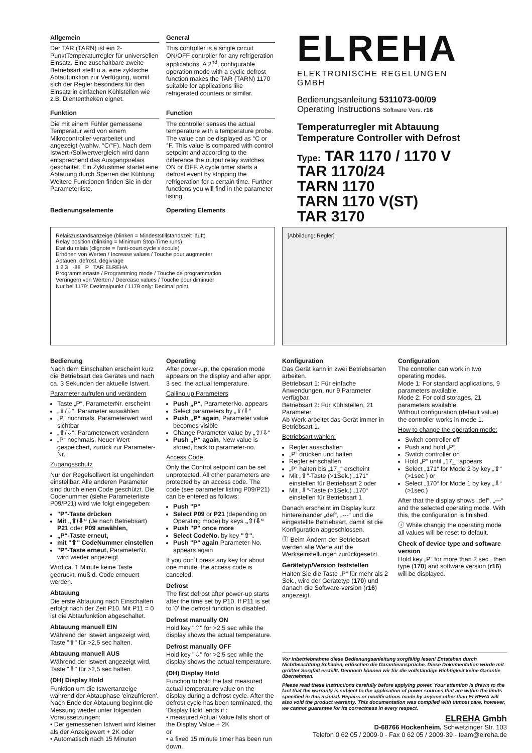Allgemein
Der TAR (TARN) ist ein 2-PunktTemperaturregler für universellen Einsatz. Eine zuschaltbare zweite Betriebsart stellt u.a. eine zyklische Abtaufunktion zur Verfügung, womit sich der Regler besonders für den Einsatz in einfachen Kühlstellen wie z.B. Diententheken eignet.
General
This controller is a single circuit ON/OFF controller for any refrigeration applications. A 2<sup>nd</sup>, configurable operation mode with a cyclic defrost function makes the TAR (TARN) 1170 suitable for applications like refrigerated counters or similar.
Funktion
Die mit einem Fühler gemessene Temperatur wird von einem Mikrocontroller verarbeitet und angezeigt (wahlw. °C/°F). Nach dem Istwert-/Sollwertvergleich wird dann entsprechend das Ausgangsrelais geschaltet. Ein Zyklustimer startet eine Abtauung durch Sperren der Kühlung. Weitere Funktionen finden Sie in der Parameterliste.
Function
The controller senses the actual temperature with a temperature probe. The value can be displayed as °C or °F. This value is compared with control setpoint and according to the difference the output relay switches ON or OFF. A cycle timer starts a defrost event by stopping the refrigeration for a certain time. Further functions you will find in the parameter listing.
Bedienungselemente Operating Elements
ELREHA
ELEKTRONISCHE REGELUNGEN GMBH
Bedienungsanleitung 5311073-00/09
Operating Instructions Software Vers. r16
Temperaturregler mit Abtauung
Temperature Controller with Defrost
Type: TAR 1170 / 1170 V
TAR 1170/24
TARN 1170
TARN 1170 V(ST)
TAR 3170
Relaiszustandsanzeige (blinken = Mindeststillstandszeit läuft)
Relay position (blinking = Minimum Stop-Time runs)
Etat du relais (clignote = l'anti-court cycle s'écoule)
Erhöhen von Werten / Increase values / Touche pour augmenter
Abtauen, defrost, dégivrage
1 2 3 -88 P TAR ELREHA
Programmiertaste / Programming mode / Touche de programmation
Verringern von Werten / Decrease values / Touche pour diminuer
Nur bei 1179: Dezimalpunkt / 1179 only: Decimal point
[Abbildung: Regler]
Bedienung
Nach dem Einschalten erscheint kurz die Betriebsart des Gerätes und nach ca. 3 Sekunden der aktuelle Istwert.
Parameter aufrufen und verändern
Taste „P“, ParameterNr. erscheint
„⇧/⇩“, Parameter auswählen
„P“ nochmals, Parameterwert wird sichtbar
„⇧/⇩“, Parameterwert verändern
„P“ nochmals, Neuer Wert gespeichert, zurück zur Parameter-Nr.
Zugangsschutz
Nur der Regelsollwert ist ungehindert einstellbar. Alle anderen Parameter sind durch einen Code geschützt. Die Codenummer (siehe Parameterliste P09/P21) wird wie folgt eingegeben:
"P"-Taste drücken
Mit „⇧/⇩“ (Je nach Betriebsart) P21 oder P09 anwählen,
„P“-Taste erneut,
mit "⇧" CodeNummer einstellen
"P"-Taste erneut, ParameterNr. wird wieder angezeigt
Wird ca. 1 Minute keine Taste gedrückt, muß d. Code erneuert werden.
Abtauung
Die erste Abtauung nach Einschalten erfolgt nach der Zeit P10. Mit P11 = 0 ist die Abtaufunktion abgeschaltet.
Abtauung manuell EIN
Während der Istwert angezeigt wird, Taste "⇧" für >2,5 sec halten.
Abtauung manuell AUS
Während der Istwert angezeigt wird, Taste "⇩" für >2,5 sec halten.
(DH) Display Hold
Funktion um die Istwertanzeige während der Abtauphase 'einzufrieren'. Nach Ende der Abtauung beginnt die Messung wieder unter folgenden Voraussetzungen:
• Der gemessenen Istwert wird kleiner als der Anzeigewert + 2K oder
• Automatisch nach 15 Minuten
Operating
After power-up, the operation mode appears on the display and after appr. 3 sec. the actual temperature.
Calling up Parameters
Push „P“, ParameterNo. appears
Select parameters by „⇧/⇩“
Push „P“ again, Parameter value becomes visible
Change Parameter value by „⇧/⇩“
Push „P“ again, New value is stored, back to parameter-no.
Access Code
Only the Control setpoint can be set unprotected. All other parameters are protected by an access code. The code (see parameter listing P09/P21) can be entered as follows:
Push "P"
Select P09 or P21 (depending on Operating mode) by keys „⇧/⇩“
Push "P" once more
Select CodeNo. by key "⇧".
Push "P" again Parameter-No. appears again
If you don´t press any key for about one minute, the access code is canceled.
Defrost
The first defrost after power-up starts after the time set by P10. If P11 is set to '0' the defrost function is disabled.
Defrost manually ON
Hold key "⇧" for >2,5 sec while the display shows the actual temperature.
Defrost manually OFF
Hold key "⇩" for >2,5 sec while the display shows the actual temperature.
(DH) Display Hold
Function to hold the last measured actual temperature value on the display during a defrost cycle. After the defrost cycle has been terminated, the 'Display Hold' ends if :
• measured Actual Value falls short of the Display Value + 2K
or
• a fixed 15 minute timer has been run down.
Konfiguration
Das Gerät kann in zwei Betriebsarten arbeiten.
Betriebsart 1: Für einfache Anwendungen, nur 9 Parameter verfügbar.
Betriebsart 2: Für Kühlstellen, 21 Parameter.
Ab Werk arbeitet das Gerät immer in Betriebsart 1.
Betriebsart wählen:
Regler ausschalten
„P“ drücken und halten
Regler einschalten
„P“ halten bis „17_“ erscheint
Mit „⇧“-Taste (>1Sek.) „171“ einstellen für Betriebsart 2 oder
Mit „⇩“-Taste (>1Sek.) „170“ einstellen für Betriebsart 1
Danach erscheint im Display kurz hintereinander „def“, „---“ und die eingestellte Betriebsart, damit ist die Konfiguration abgeschlossen.
ⓘ Beim Ändern der Betriebsart werden alle Werte auf die Werkseinstellungen zurückgesetzt.
Gerätetyp/Version feststellen
Halten Sie die Taste „P“ für mehr als 2 Sek., wird der Gerätetyp (170) und danach die Software-version (r16) angezeigt.
Configuration
The controller can work in two operating modes.
Mode 1: For standard applications, 9 parameters available.
Mode 2: For cold storages, 21 parameters available.
Without configuration (default value) the controller works in mode 1.
How to change the operation mode:
Switch controller off
Push and hold „P“
Switch controller on
Hold „P“ until „17_“ appears
Select „171“ for Mode 2 by key „⇧“ (>1sec.) or
Select „170“ for Mode 1 by key „⇩“ (>1sec.)
After that the display shows „def“, „---“ and the selected operating mode. With this, the configuration is finished.
ⓘ While changig the operating mode all values will be reset to default.
Check of device type and software version
Hold key „P“ for more than 2 sec., then type (170) and software version (r16) will be displayed.
Vor Inbetriebnahme diese Bedienungsanleitung sorgfältig lesen! Entstehen durch Nichtbeachtung Schäden, erlöschen die Garantieansprüche. Diese Dokumentation würde mit größter Sorgfalt erstellt. Dennoch können wir für die vollständige Richtigkeit keine Garantie übernehmen.
Please read these instructions carefully before applying power. Your attention is drawn to the fact that the warranty is subject to the application of power sources that are within the limits specified in this manual. Repairs or modifications made by anyone other than ELREHA will also void the product warranty. This documentation was compiled with utmost care, however, we cannot guarantee for its correctness in every respect.
ELREHA Gmbh
D-68766 Hockenheim, Schwetzinger Str. 103
Telefon 0 62 05 / 2009-0 - Fax 0 62 05 / 2009-39 - team@elreha.de